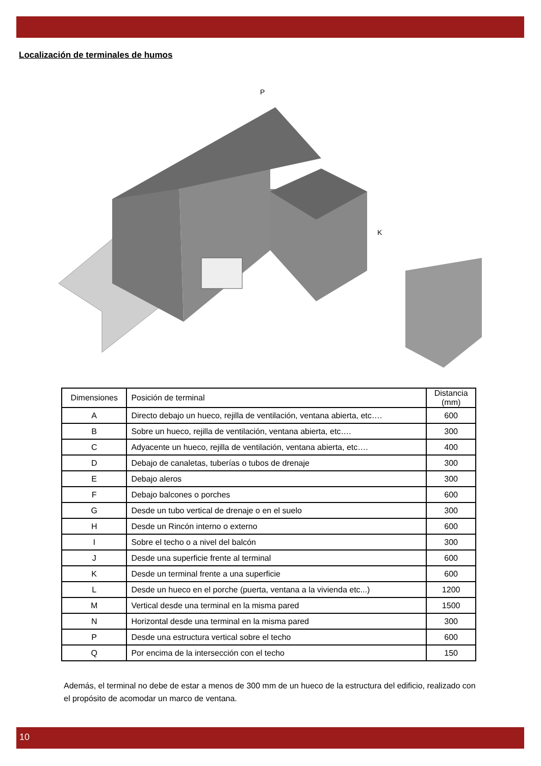Localización de terminales de humos
P
K
| Dimensiones | Posición de terminal | Distancia (mm) |
| --- | --- | --- |
| A | Directo debajo un hueco, rejilla de ventilación, ventana abierta, etc…. | 600 |
| B | Sobre un hueco, rejilla de ventilación, ventana abierta, etc…. | 300 |
| C | Adyacente un hueco, rejilla de ventilación, ventana abierta, etc…. | 400 |
| D | Debajo de canaletas, tuberías o tubos de drenaje | 300 |
| E | Debajo aleros | 300 |
| F | Debajo balcones o porches | 600 |
| G | Desde un tubo vertical de drenaje o en el suelo | 300 |
| H | Desde un Rincón interno o externo | 600 |
| I | Sobre el techo o a nivel del balcón | 300 |
| J | Desde una superficie frente al terminal | 600 |
| K | Desde un terminal frente a una superficie | 600 |
| L | Desde un hueco en el porche (puerta, ventana a la vivienda etc...) | 1200 |
| M | Vertical desde una terminal en la misma pared | 1500 |
| N | Horizontal desde una terminal en la misma pared | 300 |
| P | Desde una estructura vertical sobre el techo | 600 |
| Q | Por encima de la intersección con el techo | 150 |
Además, el terminal no debe de estar a menos de 300 mm de un hueco de la estructura del edificio, realizado con el propósito de acomodar un marco de ventana.
10